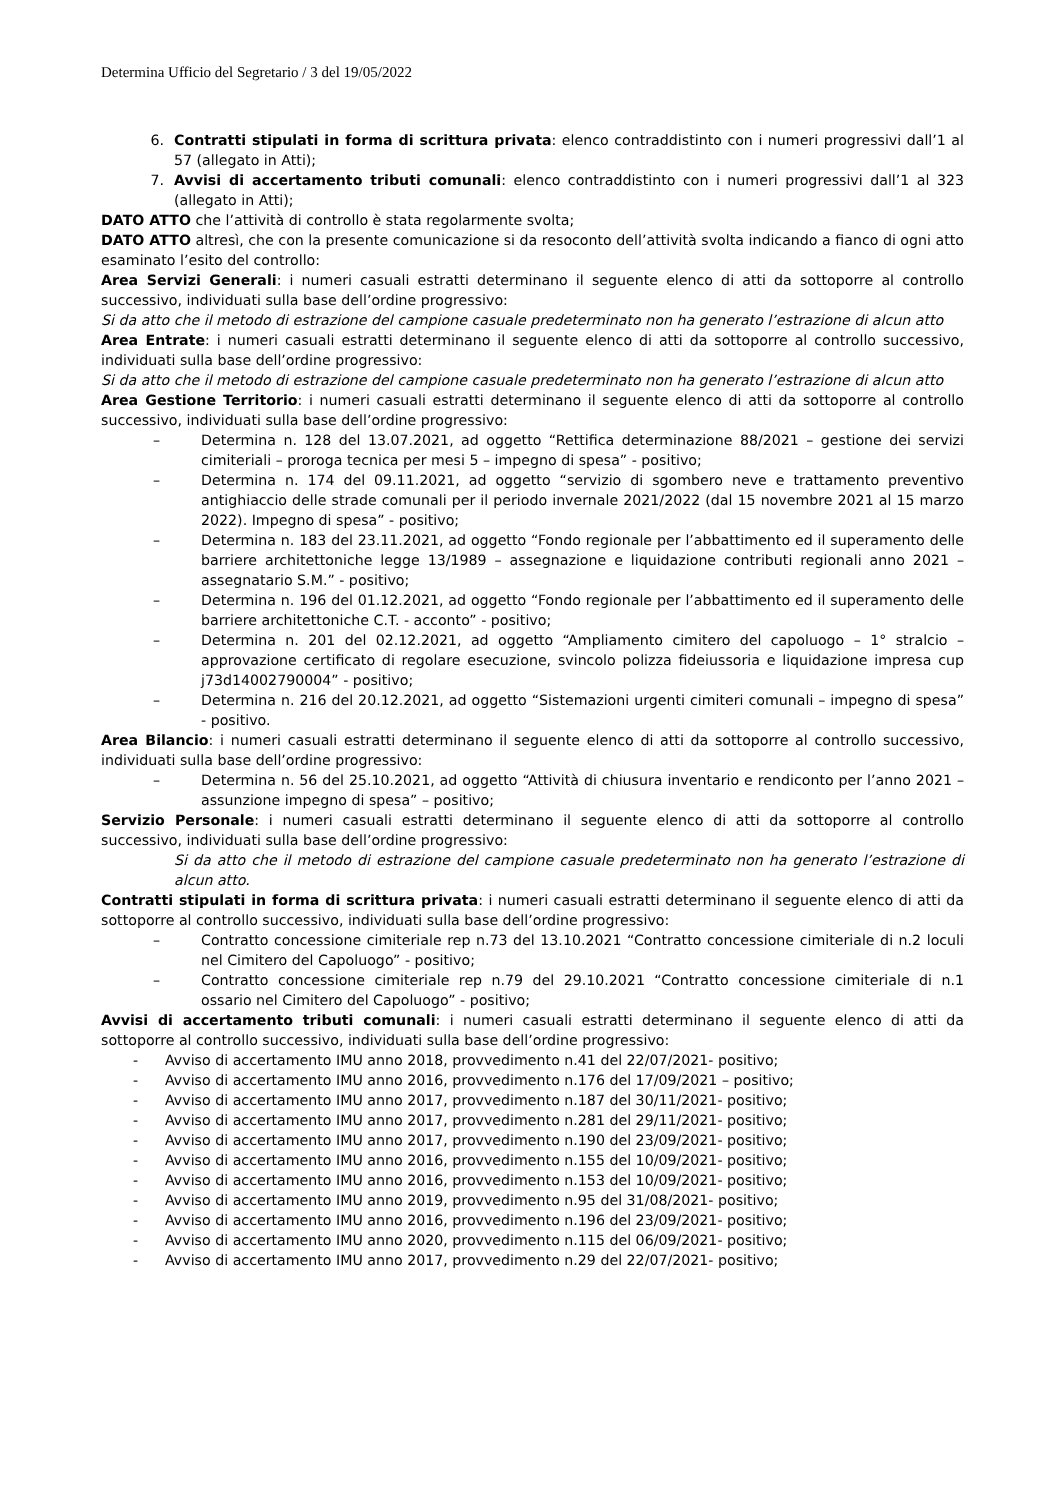Determina Ufficio del Segretario / 3 del 19/05/2022
6. Contratti stipulati in forma di scrittura privata: elenco contraddistinto con i numeri progressivi dall’1 al 57 (allegato in Atti);
7. Avvisi di accertamento tributi comunali: elenco contraddistinto con i numeri progressivi dall’1 al 323 (allegato in Atti);
DATO ATTO che l’attività di controllo è stata regolarmente svolta;
DATO ATTO altresì, che con la presente comunicazione si da resoconto dell’attività svolta indicando a fianco di ogni atto esaminato l’esito del controllo:
Area Servizi Generali: i numeri casuali estratti determinano il seguente elenco di atti da sottoporre al controllo successivo, individuati sulla base dell’ordine progressivo:
Si da atto che il metodo di estrazione del campione casuale predeterminato non ha generato l’estrazione di alcun atto
Area Entrate: i numeri casuali estratti determinano il seguente elenco di atti da sottoporre al controllo successivo, individuati sulla base dell’ordine progressivo:
Si da atto che il metodo di estrazione del campione casuale predeterminato non ha generato l’estrazione di alcun atto
Area Gestione Territorio: i numeri casuali estratti determinano il seguente elenco di atti da sottoporre al controllo successivo, individuati sulla base dell’ordine progressivo:
– Determina n. 128 del 13.07.2021, ad oggetto “Rettifica determinazione 88/2021 – gestione dei servizi cimiteriali – proroga tecnica per mesi 5 – impegno di spesa” - positivo;
– Determina n. 174 del 09.11.2021, ad oggetto “servizio di sgombero neve e trattamento preventivo antighiaccio delle strade comunali per il periodo invernale 2021/2022 (dal 15 novembre 2021 al 15 marzo 2022). Impegno di spesa” - positivo;
– Determina n. 183 del 23.11.2021, ad oggetto “Fondo regionale per l’abbattimento ed il superamento delle barriere architettoniche legge 13/1989 – assegnazione e liquidazione contributi regionali anno 2021 – assegnatario S.M.” - positivo;
– Determina n. 196 del 01.12.2021, ad oggetto “Fondo regionale per l’abbattimento ed il superamento delle barriere architettoniche C.T. - acconto” - positivo;
– Determina n. 201 del 02.12.2021, ad oggetto “Ampliamento cimitero del capoluogo – 1° stralcio – approvazione certificato di regolare esecuzione, svincolo polizza fideiussoria e liquidazione impresa cup j73d14002790004” - positivo;
– Determina n. 216 del 20.12.2021, ad oggetto “Sistemazioni urgenti cimiteri comunali – impegno di spesa” - positivo.
Area Bilancio: i numeri casuali estratti determinano il seguente elenco di atti da sottoporre al controllo successivo, individuati sulla base dell’ordine progressivo:
– Determina n. 56 del 25.10.2021, ad oggetto “Attività di chiusura inventario e rendiconto per l’anno 2021 – assunzione impegno di spesa” – positivo;
Servizio Personale: i numeri casuali estratti determinano il seguente elenco di atti da sottoporre al controllo successivo, individuati sulla base dell’ordine progressivo:
Si da atto che il metodo di estrazione del campione casuale predeterminato non ha generato l’estrazione di alcun atto.
Contratti stipulati in forma di scrittura privata: i numeri casuali estratti determinano il seguente elenco di atti da sottoporre al controllo successivo, individuati sulla base dell’ordine progressivo:
– Contratto concessione cimiteriale rep n.73 del 13.10.2021 “Contratto concessione cimiteriale di n.2 loculi nel Cimitero del Capoluogo” - positivo;
– Contratto concessione cimiteriale rep n.79 del 29.10.2021 “Contratto concessione cimiteriale di n.1 ossario nel Cimitero del Capoluogo” - positivo;
Avvisi di accertamento tributi comunali: i numeri casuali estratti determinano il seguente elenco di atti da sottoporre al controllo successivo, individuati sulla base dell’ordine progressivo:
- Avviso di accertamento IMU anno 2018, provvedimento n.41 del 22/07/2021- positivo;
- Avviso di accertamento IMU anno 2016, provvedimento n.176 del 17/09/2021 – positivo;
- Avviso di accertamento IMU anno 2017, provvedimento n.187 del 30/11/2021- positivo;
- Avviso di accertamento IMU anno 2017, provvedimento n.281 del 29/11/2021- positivo;
- Avviso di accertamento IMU anno 2017, provvedimento n.190 del 23/09/2021- positivo;
- Avviso di accertamento IMU anno 2016, provvedimento n.155 del 10/09/2021- positivo;
- Avviso di accertamento IMU anno 2016, provvedimento n.153 del 10/09/2021- positivo;
- Avviso di accertamento IMU anno 2019, provvedimento n.95 del 31/08/2021- positivo;
- Avviso di accertamento IMU anno 2016, provvedimento n.196 del 23/09/2021- positivo;
- Avviso di accertamento IMU anno 2020, provvedimento n.115 del 06/09/2021- positivo;
- Avviso di accertamento IMU anno 2017, provvedimento n.29 del 22/07/2021- positivo;